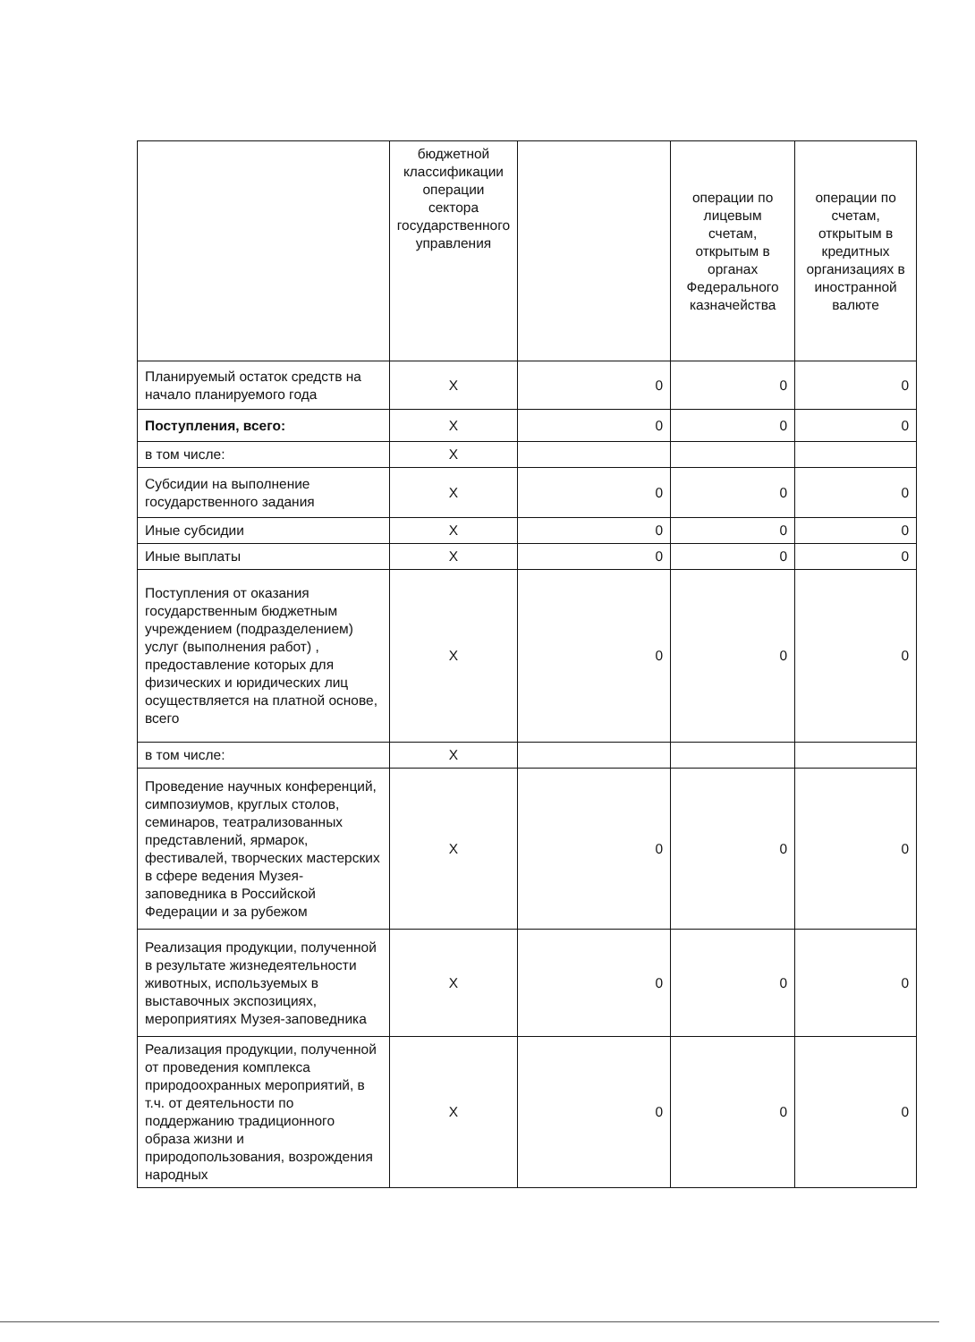| | бюджетной классификации операции сектора государственного управления | | операции по лицевым счетам, открытым в органах Федерального казначейства | операции по счетам, открытым в кредитных организациях в иностранной валюте |
| Планируемый остаток средств на начало планируемого года | Х | 0 | 0 | 0 |
| Поступления, всего: | Х | 0 | 0 | 0 |
| в том числе: | Х | | | |
| Субсидии на выполнение государственного задания | Х | 0 | 0 | 0 |
| Иные субсидии | Х | 0 | 0 | 0 |
| Иные выплаты | Х | 0 | 0 | 0 |
| Поступления от оказания государственным бюджетным учреждением (подразделением) услуг (выполнения работ) , предоставление которых для физических и юридических лиц осуществляется на платной основе, всего | Х | 0 | 0 | 0 |
| в том числе: | Х | | | |
| Проведение научных конференций, симпозиумов, круглых столов, семинаров, театрализованных представлений, ярмарок, фестивалей, творческих мастерских в сфере ведения Музея-заповедника в Российской Федерации и за рубежом | Х | 0 | 0 | 0 |
| Реализация продукции, полученной в результате жизнедеятельности животных, используемых в выставочных экспозициях, мероприятиях Музея-заповедника | Х | 0 | 0 | 0 |
| Реализация продукции, полученной от проведения комплекса природоохранных мероприятий, в т.ч. от деятельности по поддержанию традиционного образа жизни и природопользования, возрождения народных | Х | 0 | 0 | 0 |